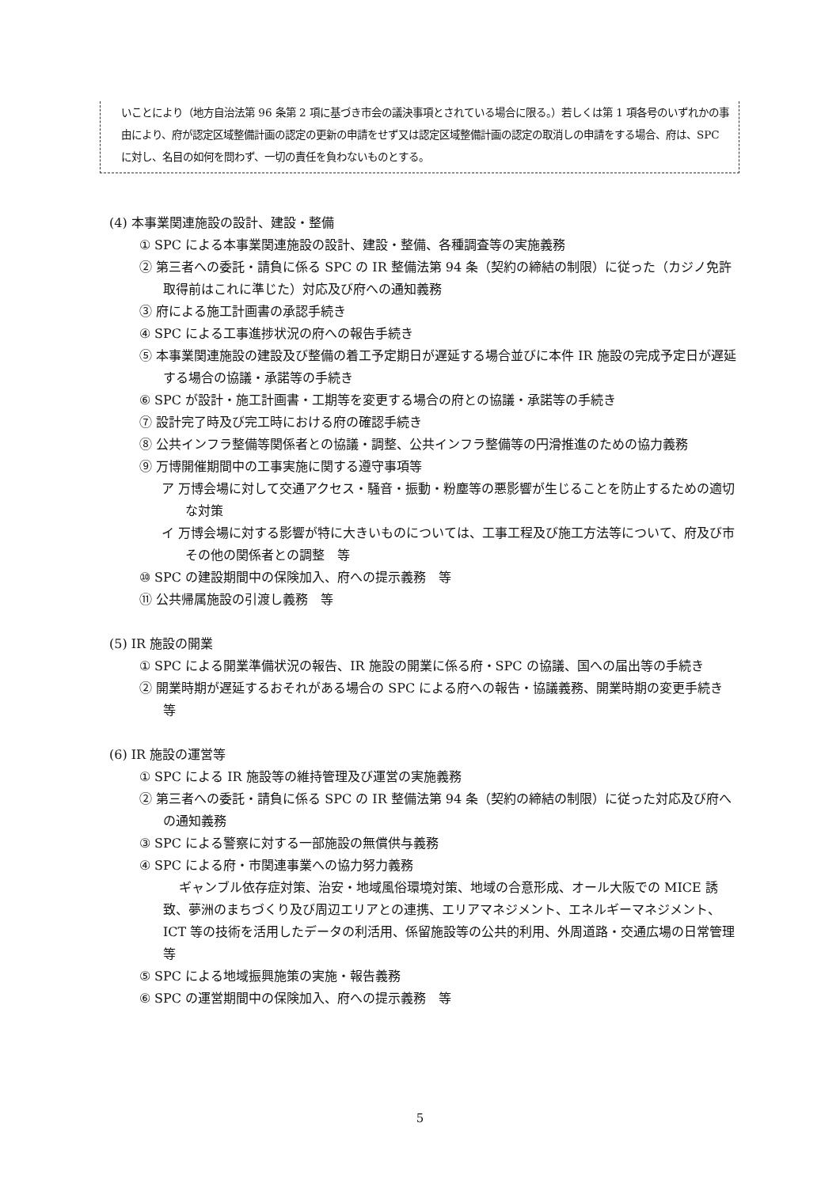いことにより（地方自治法第 96 条第 2 項に基づき市会の議決事項とされている場合に限る。）若しくは第 1 項各号のいずれかの事由により、府が認定区域整備計画の認定の更新の申請をせず又は認定区域整備計画の認定の取消しの申請をする場合、府は、SPC に対し、名目の如何を問わず、一切の責任を負わないものとする。
(4) 本事業関連施設の設計、建設・整備
① SPC による本事業関連施設の設計、建設・整備、各種調査等の実施義務
② 第三者への委託・請負に係る SPC の IR 整備法第 94 条（契約の締結の制限）に従った（カジノ免許取得前はこれに準じた）対応及び府への通知義務
③ 府による施工計画書の承認手続き
④ SPC による工事進捗状況の府への報告手続き
⑤ 本事業関連施設の建設及び整備の着工予定期日が遅延する場合並びに本件 IR 施設の完成予定日が遅延する場合の協議・承諾等の手続き
⑥ SPC が設計・施工計画書・工期等を変更する場合の府との協議・承諾等の手続き
⑦ 設計完了時及び完工時における府の確認手続き
⑧ 公共インフラ整備等関係者との協議・調整、公共インフラ整備等の円滑推進のための協力義務
⑨ 万博開催期間中の工事実施に関する遵守事項等
ア 万博会場に対して交通アクセス・騒音・振動・粉塵等の悪影響が生じることを防止するための適切な対策
イ 万博会場に対する影響が特に大きいものについては、工事工程及び施工方法等について、府及び市その他の関係者との調整　等
⑩ SPC の建設期間中の保険加入、府への提示義務　等
⑪ 公共帰属施設の引渡し義務　等
(5) IR 施設の開業
① SPC による開業準備状況の報告、IR 施設の開業に係る府・SPC の協議、国への届出等の手続き
② 開業時期が遅延するおそれがある場合の SPC による府への報告・協議義務、開業時期の変更手続き　等
(6) IR 施設の運営等
① SPC による IR 施設等の維持管理及び運営の実施義務
② 第三者への委託・請負に係る SPC の IR 整備法第 94 条（契約の締結の制限）に従った対応及び府への通知義務
③ SPC による警察に対する一部施設の無償供与義務
④ SPC による府・市関連事業への協力努力義務
ギャンブル依存症対策、治安・地域風俗環境対策、地域の合意形成、オール大阪での MICE 誘致、夢洲のまちづくり及び周辺エリアとの連携、エリアマネジメント、エネルギーマネジメント、ICT 等の技術を活用したデータの利活用、係留施設等の公共的利用、外周道路・交通広場の日常管理　等
⑤ SPC による地域振興施策の実施・報告義務
⑥ SPC の運営期間中の保険加入、府への提示義務　等
5